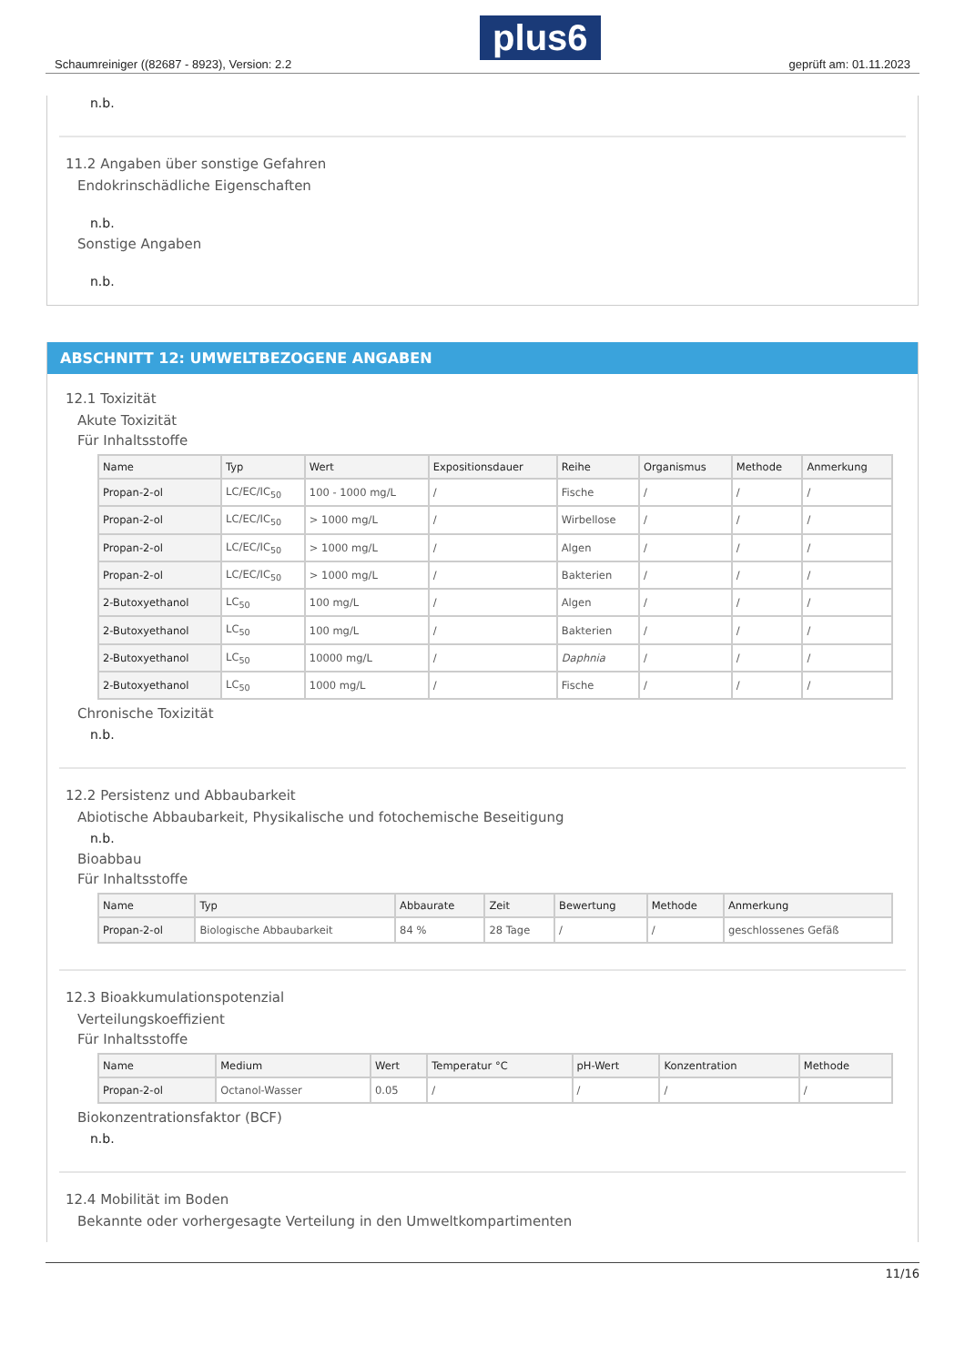Schaumreiniger ((82687 - 8923), Version: 2.2 plus6 geprüft am: 01.11.2023
n.b.
11.2 Angaben über sonstige Gefahren
Endokrinschädliche Eigenschaften
n.b.
Sonstige Angaben
n.b.
ABSCHNITT 12: UMWELTBEZOGENE ANGABEN
12.1 Toxizität
Akute Toxizität
Für Inhaltsstoffe
| Name | Typ | Wert | Expositionsdauer | Reihe | Organismus | Methode | Anmerkung |
| --- | --- | --- | --- | --- | --- | --- | --- |
| Propan-2-ol | LC/EC/IC<sub>50</sub> | 100 - 1000 mg/L | / | Fische | / | / | / |
| Propan-2-ol | LC/EC/IC<sub>50</sub> | > 1000 mg/L | / | Wirbellose | / | / | / |
| Propan-2-ol | LC/EC/IC<sub>50</sub> | > 1000 mg/L | / | Algen | / | / | / |
| Propan-2-ol | LC/EC/IC<sub>50</sub> | > 1000 mg/L | / | Bakterien | / | / | / |
| 2-Butoxyethanol | LC<sub>50</sub> | 100 mg/L | / | Algen | / | / | / |
| 2-Butoxyethanol | LC<sub>50</sub> | 100 mg/L | / | Bakterien | / | / | / |
| 2-Butoxyethanol | LC<sub>50</sub> | 10000 mg/L | / | Daphnia | / | / | / |
| 2-Butoxyethanol | LC<sub>50</sub> | 1000 mg/L | / | Fische | / | / | / |
Chronische Toxizität
n.b.
12.2 Persistenz und Abbaubarkeit
Abiotische Abbaubarkeit, Physikalische und fotochemische Beseitigung
n.b.
Bioabbau
Für Inhaltsstoffe
| Name | Typ | Abbaurate | Zeit | Bewertung | Methode | Anmerkung |
| --- | --- | --- | --- | --- | --- | --- |
| Propan-2-ol | Biologische Abbaubarkeit | 84 % | 28 Tage | / | / | geschlossenes Gefäß |
12.3 Bioakkumulationspotenzial
Verteilungskoeffizient
Für Inhaltsstoffe
| Name | Medium | Wert | Temperatur °C | pH-Wert | Konzentration | Methode |
| --- | --- | --- | --- | --- | --- | --- |
| Propan-2-ol | Octanol-Wasser | 0.05 | / | / | / | / |
Biokonzentrationsfaktor (BCF)
n.b.
12.4 Mobilität im Boden
Bekannte oder vorhergesagte Verteilung in den Umweltkompartimenten
11/16